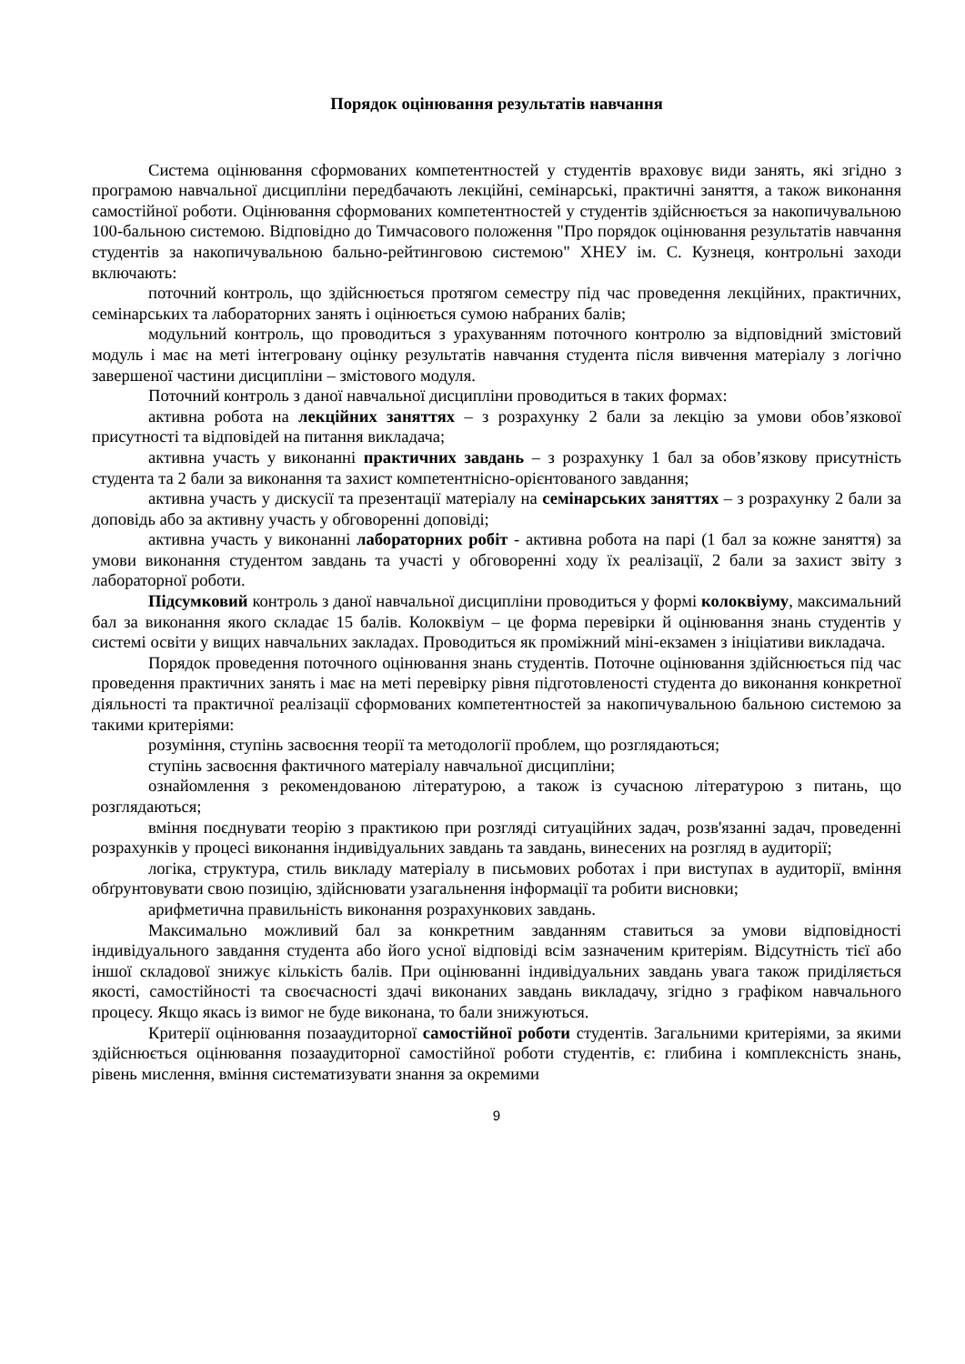Порядок оцінювання результатів навчання
Система оцінювання сформованих компетентностей у студентів враховує види занять, які згідно з програмою навчальної дисципліни передбачають лекційні, семінарські, практичні заняття, а також виконання самостійної роботи. Оцінювання сформованих компетентностей у студентів здійснюється за накопичувальною 100-бальною системою. Відповідно до Тимчасового положення "Про порядок оцінювання результатів навчання студентів за накопичувальною бально-рейтинговою системою" ХНЕУ ім. С. Кузнеця, контрольні заходи включають:
поточний контроль, що здійснюється протягом семестру під час проведення лекційних, практичних, семінарських та лабораторних занять і оцінюється сумою набраних балів;
модульний контроль, що проводиться з урахуванням поточного контролю за відповідний змістовий модуль і має на меті інтегровану оцінку результатів навчання студента після вивчення матеріалу з логічно завершеної частини дисципліни – змістового модуля.
Поточний контроль з даної навчальної дисципліни проводиться в таких формах:
активна робота на лекційних заняттях – з розрахунку 2 бали за лекцію за умови обов’язкової присутності та відповідей на питання викладача;
активна участь у виконанні практичних завдань – з розрахунку 1 бал за обов’язкову присутність студента та 2 бали за виконання та захист компетентнісно-орієнтованого завдання;
активна участь у дискусії та презентації матеріалу на семінарських заняттях – з розрахунку 2 бали за доповідь або за активну участь у обговоренні доповіді;
активна участь у виконанні лабораторних робіт - активна робота на парі (1 бал за кожне заняття) за умови виконання студентом завдань та участі у обговоренні ходу їх реалізації, 2 бали за захист звіту з лабораторної роботи.
Підсумковий контроль з даної навчальної дисципліни проводиться у формі колоквіуму, максимальний бал за виконання якого складає 15 балів. Колоквіум – це форма перевірки й оцінювання знань студентів у системі освіти у вищих навчальних закладах. Проводиться як проміжний міні-екзамен з ініціативи викладача.
Порядок проведення поточного оцінювання знань студентів. Поточне оцінювання здійснюється під час проведення практичних занять і має на меті перевірку рівня підготовленості студента до виконання конкретної діяльності та практичної реалізації сформованих компетентностей за накопичувальною бальною системою за такими критеріями:
розуміння, ступінь засвоєння теорії та методології проблем, що розглядаються;
ступінь засвоєння фактичного матеріалу навчальної дисципліни;
ознайомлення з рекомендованою літературою, а також із сучасною літературою з питань, що розглядаються;
вміння поєднувати теорію з практикою при розгляді ситуаційних задач, розв'язанні задач, проведенні розрахунків у процесі виконання індивідуальних завдань та завдань, винесених на розгляд в аудиторії;
логіка, структура, стиль викладу матеріалу в письмових роботах і при виступах в аудиторії, вміння обґрунтовувати свою позицію, здійснювати узагальнення інформації та робити висновки;
арифметична правильність виконання розрахункових завдань.
Максимально можливий бал за конкретним завданням ставиться за умови відповідності індивідуального завдання студента або його усної відповіді всім зазначеним критеріям. Відсутність тієї або іншої складової знижує кількість балів. При оцінюванні індивідуальних завдань увага також приділяється якості, самостійності та своєчасності здачі виконаних завдань викладачу, згідно з графіком навчального процесу. Якщо якась із вимог не буде виконана, то бали знижуються.
Критерії оцінювання позааудиторної самостійної роботи студентів. Загальними критеріями, за якими здійснюється оцінювання позааудиторної самостійної роботи студентів, є: глибина і комплексність знань, рівень мислення, вміння систематизувати знання за окремими
9